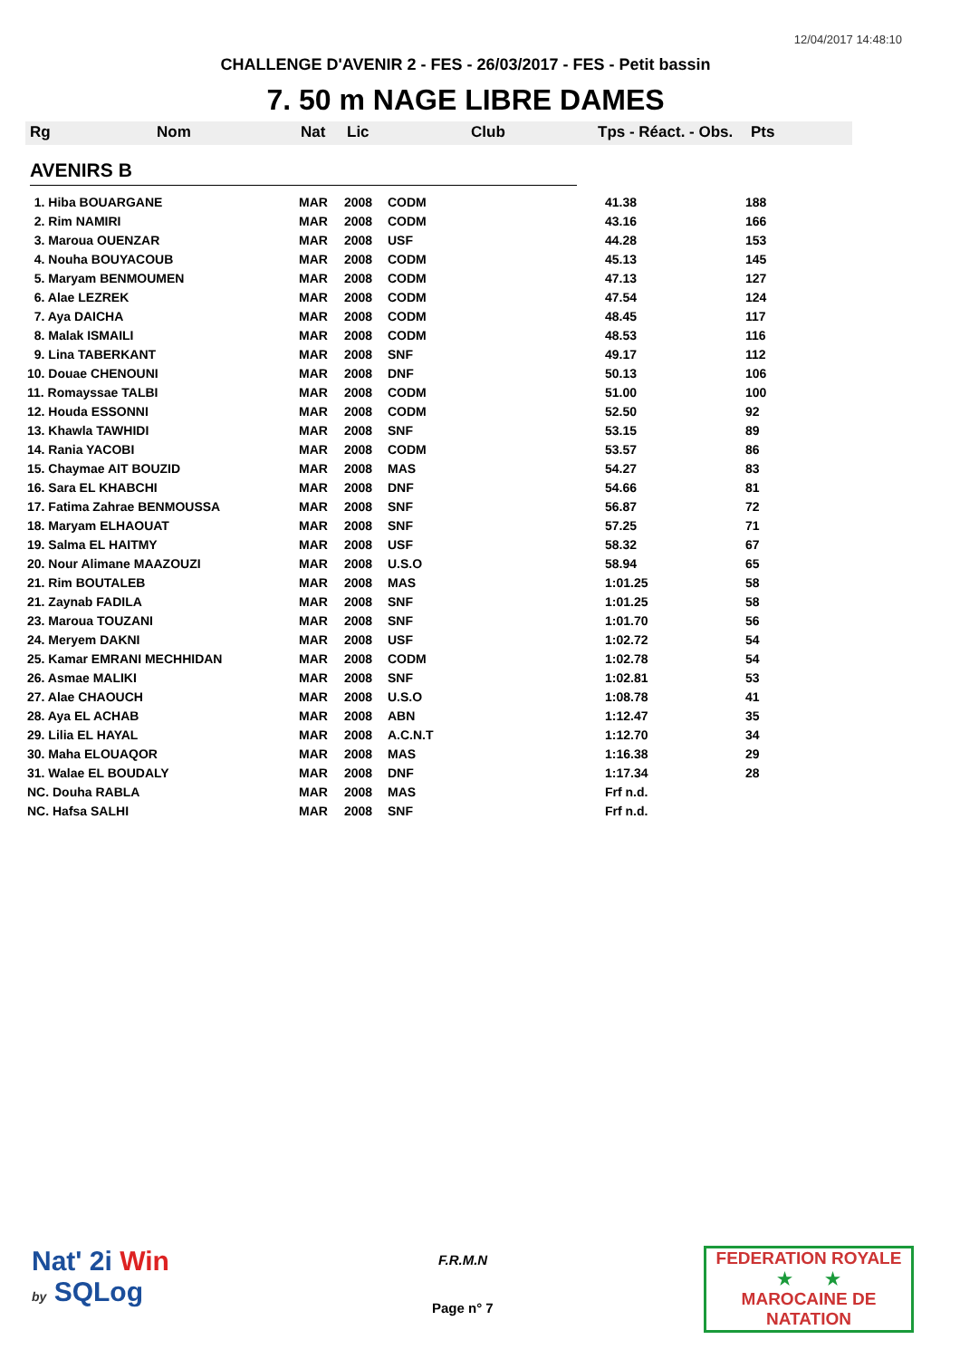12/04/2017 14:48:10
CHALLENGE D'AVENIR 2 - FES - 26/03/2017 - FES - Petit bassin
7. 50 m NAGE LIBRE DAMES
Rg Nom Nat Lic Club Tps - Réact. - Obs. Pts
AVENIRS B
| 1. Hiba BOUARGANE | MAR | 2008 | CODM | 41.38 | 188 |
| 2. Rim NAMIRI | MAR | 2008 | CODM | 43.16 | 166 |
| 3. Maroua OUENZAR | MAR | 2008 | USF | 44.28 | 153 |
| 4. Nouha BOUYACOUB | MAR | 2008 | CODM | 45.13 | 145 |
| 5. Maryam BENMOUMEN | MAR | 2008 | CODM | 47.13 | 127 |
| 6. Alae LEZREK | MAR | 2008 | CODM | 47.54 | 124 |
| 7. Aya DAICHA | MAR | 2008 | CODM | 48.45 | 117 |
| 8. Malak ISMAILI | MAR | 2008 | CODM | 48.53 | 116 |
| 9. Lina TABERKANT | MAR | 2008 | SNF | 49.17 | 112 |
| 10. Douae CHENOUNI | MAR | 2008 | DNF | 50.13 | 106 |
| 11. Romayssae TALBI | MAR | 2008 | CODM | 51.00 | 100 |
| 12. Houda ESSONNI | MAR | 2008 | CODM | 52.50 | 92 |
| 13. Khawla TAWHIDI | MAR | 2008 | SNF | 53.15 | 89 |
| 14. Rania YACOBI | MAR | 2008 | CODM | 53.57 | 86 |
| 15. Chaymae AIT BOUZID | MAR | 2008 | MAS | 54.27 | 83 |
| 16. Sara EL KHABCHI | MAR | 2008 | DNF | 54.66 | 81 |
| 17. Fatima Zahrae BENMOUSSA | MAR | 2008 | SNF | 56.87 | 72 |
| 18. Maryam ELHAOUAT | MAR | 2008 | SNF | 57.25 | 71 |
| 19. Salma EL HAITMY | MAR | 2008 | USF | 58.32 | 67 |
| 20. Nour Alimane MAAZOUZI | MAR | 2008 | U.S.O | 58.94 | 65 |
| 21. Rim BOUTALEB | MAR | 2008 | MAS | 1:01.25 | 58 |
| 21. Zaynab FADILA | MAR | 2008 | SNF | 1:01.25 | 58 |
| 23. Maroua TOUZANI | MAR | 2008 | SNF | 1:01.70 | 56 |
| 24. Meryem DAKNI | MAR | 2008 | USF | 1:02.72 | 54 |
| 25. Kamar EMRANI MECHHIDAN | MAR | 2008 | CODM | 1:02.78 | 54 |
| 26. Asmae MALIKI | MAR | 2008 | SNF | 1:02.81 | 53 |
| 27. Alae CHAOUCH | MAR | 2008 | U.S.O | 1:08.78 | 41 |
| 28. Aya EL ACHAB | MAR | 2008 | ABN | 1:12.47 | 35 |
| 29. Lilia EL HAYAL | MAR | 2008 | A.C.N.T | 1:12.70 | 34 |
| 30. Maha ELOUAQOR | MAR | 2008 | MAS | 1:16.38 | 29 |
| 31. Walae EL BOUDALY | MAR | 2008 | DNF | 1:17.34 | 28 |
| NC. Douha RABLA | MAR | 2008 | MAS | Frf n.d. | |
| NC. Hafsa SALHI | MAR | 2008 | SNF | Frf n.d. | |
Nat' 2i Win
by SQLog
F.R.M.N
Page n° 7
FEDERATION ROYALE
★ ★
MAROCAINE DE NATATION